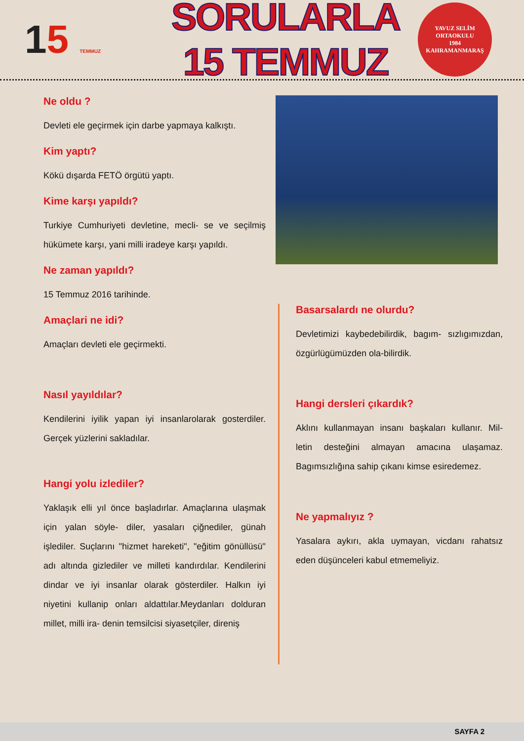15 TEMMUZ
SORULARLA 15 TEMMUZ
YAVUZ SELİM
ORTAOKULU
1984
KAHRAMANMARAŞ
Ne oldu ?
Devleti ele geçirmek için darbe yapmaya kalkıştı.
Kim yaptı?
Kökü dışarda FETÖ örgütü yaptı.
Kime karşı yapıldı?
Turkiye Cumhuriyeti devletine, mecli- se ve seçilmiş hükümete karşı, yani milli iradeye karşı yapıldı.
Ne zaman yapıldı?
15 Temmuz 2016 tarihinde.
Amaçlari ne idi?
Amaçları devleti ele geçirmekti.
Nasıl yayıldılar?
Kendilerini iyilik yapan iyi insanlarolarak gosterdiler. Gerçek yüzlerini sakladılar.
Hangi yolu izlediler?
Yaklaşık elli yıl önce başladırlar. Amaçlarına ulaşmak için yalan söyle- diler, yasaları çiğnediler, günah işlediler. Suçlarını "hizmet hareketi", "eğitim gönüllüsü" adı altında gizlediler ve milleti kandırdılar. Kendilerini dindar ve iyi insanlar olarak gösterdiler. Halkın iyi niyetini kullanip onları aldattılar.Meydanları dolduran millet, milli ira- denin temsilcisi siyasetçiler, direniş
Basarsalardı ne olurdu?
Devletimizi kaybedebilirdik, bagım- sızlıgımızdan, özgürlügümüzden ola-bilirdik.
Hangi dersleri çıkardık?
Aklını kullanmayan insanı başkaları kullanır. Mil- letin desteğini almayan amacına ulaşamaz. Bagımsızlığına sahip çıkanı kimse esiredemez.
Ne yapmalıyız ?
Yasalara aykırı, akla uymayan, vicdanı rahatsız eden düşünceleri kabul etmemeliyiz.
SAYFA 2